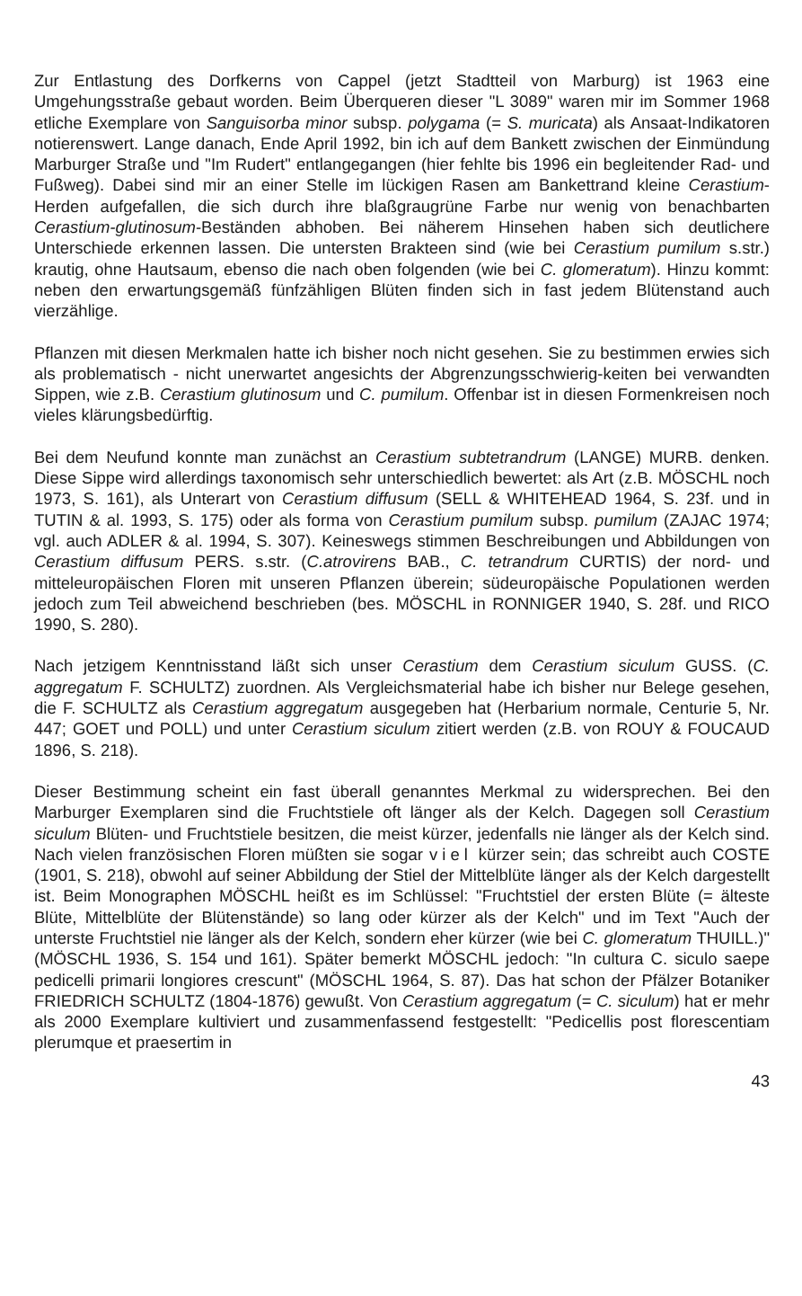Zur Entlastung des Dorfkerns von Cappel (jetzt Stadtteil von Marburg) ist 1963 eine Umgehungsstraße gebaut worden. Beim Überqueren dieser "L 3089" waren mir im Sommer 1968 etliche Exemplare von Sanguisorba minor subsp. polygama (= S. muricata) als Ansaat-Indikatoren notierenswert. Lange danach, Ende April 1992, bin ich auf dem Bankett zwischen der Einmündung Marburger Straße und "Im Rudert" entlangegangen (hier fehlte bis 1996 ein begleitender Rad- und Fußweg). Dabei sind mir an einer Stelle im lückigen Rasen am Bankettrand kleine Cerastium-Herden aufgefallen, die sich durch ihre blaßgraugrüne Farbe nur wenig von benachbarten Cerastium-glutinosum-Beständen abhoben. Bei näherem Hinsehen haben sich deutlichere Unterschiede erkennen lassen. Die untersten Brakteen sind (wie bei Cerastium pumilum s.str.) krautig, ohne Hautsaum, ebenso die nach oben folgenden (wie bei C. glomeratum). Hinzu kommt: neben den erwartungsgemäß fünfzähligen Blüten finden sich in fast jedem Blütenstand auch vierzählige.
Pflanzen mit diesen Merkmalen hatte ich bisher noch nicht gesehen. Sie zu bestimmen erwies sich als problematisch - nicht unerwartet angesichts der Abgrenzungsschwierig-keiten bei verwandten Sippen, wie z.B. Cerastium glutinosum und C. pumilum. Offenbar ist in diesen Formenkreisen noch vieles klärungsbedürftig.
Bei dem Neufund konnte man zunächst an Cerastium subtetrandrum (LANGE) MURB. denken. Diese Sippe wird allerdings taxonomisch sehr unterschiedlich bewertet: als Art (z.B. MÖSCHL noch 1973, S. 161), als Unterart von Cerastium diffusum (SELL & WHITEHEAD 1964, S. 23f. und in TUTIN & al. 1993, S. 175) oder als forma von Cerastium pumilum subsp. pumilum (ZAJAC 1974; vgl. auch ADLER & al. 1994, S. 307). Keineswegs stimmen Beschreibungen und Abbildungen von Cerastium diffusum PERS. s.str. (C.atrovirens BAB., C. tetrandrum CURTIS) der nord- und mitteleuropäischen Floren mit unseren Pflanzen überein; südeuropäische Populationen werden jedoch zum Teil abweichend beschrieben (bes. MÖSCHL in RONNIGER 1940, S. 28f. und RICO 1990, S. 280).
Nach jetzigem Kenntnisstand läßt sich unser Cerastium dem Cerastium siculum GUSS. (C. aggregatum F. SCHULTZ) zuordnen. Als Vergleichsmaterial habe ich bisher nur Belege gesehen, die F. SCHULTZ als Cerastium aggregatum ausgegeben hat (Herbarium normale, Centurie 5, Nr. 447; GOET und POLL) und unter Cerastium siculum zitiert werden (z.B. von ROUY & FOUCAUD 1896, S. 218).
Dieser Bestimmung scheint ein fast überall genanntes Merkmal zu widersprechen. Bei den Marburger Exemplaren sind die Fruchtstiele oft länger als der Kelch. Dagegen soll Cerastium siculum Blüten- und Fruchtstiele besitzen, die meist kürzer, jedenfalls nie länger als der Kelch sind. Nach vielen französischen Floren müßten sie sogar viel kürzer sein; das schreibt auch COSTE (1901, S. 218), obwohl auf seiner Abbildung der Stiel der Mittelblüte länger als der Kelch dargestellt ist. Beim Monographen MÖSCHL heißt es im Schlüssel: "Fruchtstiel der ersten Blüte (= älteste Blüte, Mittelblüte der Blütenstände) so lang oder kürzer als der Kelch" und im Text "Auch der unterste Fruchtstiel nie länger als der Kelch, sondern eher kürzer (wie bei C. glomeratum THUILL.)" (MÖSCHL 1936, S. 154 und 161). Später bemerkt MÖSCHL jedoch: "In cultura C. siculo saepe pedicelli primarii longiores crescunt" (MÖSCHL 1964, S. 87). Das hat schon der Pfälzer Botaniker FRIEDRICH SCHULTZ (1804-1876) gewußt. Von Cerastium aggregatum (= C. siculum) hat er mehr als 2000 Exemplare kultiviert und zusammenfassend festgestellt: "Pedicellis post florescentiam plerumque et praesertim in
43